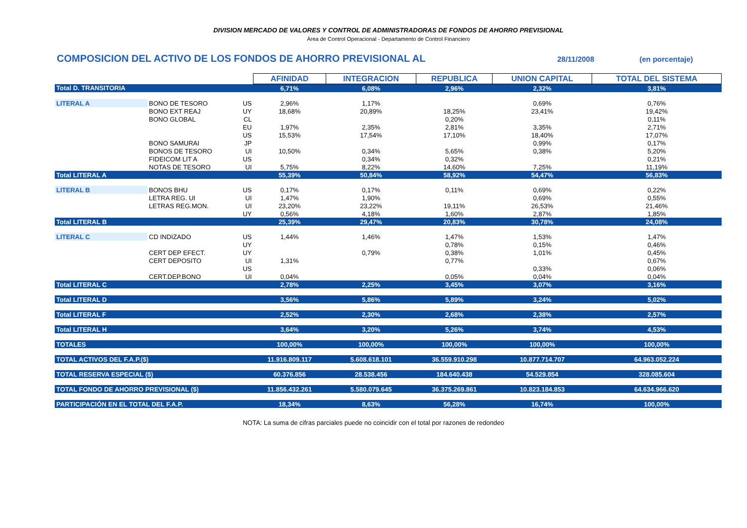DIVISION MERCADO DE VALORES Y CONTROL DE ADMINISTRADORAS DE FONDOS DE AHORRO PREVISIONAL
Área de Control Operacional - Departamento de Control Financiero
COMPOSICION DEL ACTIVO DE LOS FONDOS DE AHORRO PREVISIONAL AL 28/11/2008 (en porcentaje)
| | | | AFINIDAD | INTEGRACION | REPUBLICA | UNION CAPITAL | TOTAL DEL SISTEMA |
| Total D. TRANSITORIA | | | 6,71% | 6,08% | 2,96% | 2,32% | 3,81% |
| LITERAL A | BONO DE TESORO | US | 2,96% | 1,17% | | 0,69% | 0,76% |
| | BONO EXT REAJ | UY | 18,68% | 20,89% | 18,25% | 23,41% | 19,42% |
| | BONO GLOBAL | CL | | | 0,20% | | 0,11% |
| | | EU | 1,97% | 2,35% | 2,81% | 3,35% | 2,71% |
| | | US | 15,53% | 17,54% | 17,10% | 18,40% | 17,07% |
| | BONO SAMURAI | JP | | | | 0,99% | 0,17% |
| | BONOS DE TESORO | UI | 10,50% | 0,34% | 5,65% | 0,38% | 5,20% |
| | FIDEICOM LIT A | US | | 0,34% | 0,32% | | 0,21% |
| | NOTAS DE TESORO | UI | 5,75% | 8,22% | 14,60% | 7,25% | 11,19% |
| Total LITERAL A | | | 55,39% | 50,84% | 58,92% | 54,47% | 56,83% |
| LITERAL B | BONOS BHU | US | 0,17% | 0,17% | 0,11% | 0,69% | 0,22% |
| | LETRA REG. UI | UI | 1,47% | 1,90% | | 0,69% | 0,55% |
| | LETRAS REG.MON. | UI | 23,20% | 23,22% | 19,11% | 26,53% | 21,46% |
| | | UY | 0,56% | 4,18% | 1,60% | 2,87% | 1,85% |
| Total LITERAL B | | | 25,39% | 29,47% | 20,83% | 30,78% | 24,08% |
| LITERAL C | CD INDIZADO | US | 1,44% | 1,46% | 1,47% | 1,53% | 1,47% |
| | | UY | | | 0,78% | 0,15% | 0,46% |
| | CERT DEP EFECT. | UY | | 0,79% | 0,38% | 1,01% | 0,45% |
| | CERT DEPOSITO | UI | 1,31% | | 0,77% | | 0,67% |
| | | US | | | | 0,33% | 0,06% |
| | CERT.DEP.BONO | UI | 0,04% | | 0,05% | 0,04% | 0,04% |
| Total LITERAL C | | | 2,78% | 2,25% | 3,45% | 3,07% | 3,16% |
| Total LITERAL D | | | 3,56% | 5,86% | 5,89% | 3,24% | 5,02% |
| Total LITERAL F | | | 2,52% | 2,30% | 2,68% | 2,38% | 2,57% |
| Total LITERAL H | | | 3,64% | 3,20% | 5,26% | 3,74% | 4,53% |
| TOTALES | | | 100,00% | 100,00% | 100,00% | 100,00% | 100,00% |
| TOTAL ACTIVOS DEL F.A.P.($) | | | 11.916.809.117 | 5.608.618.101 | 36.559.910.298 | 10.877.714.707 | 64.963.052.224 |
| TOTAL RESERVA ESPECIAL ($) | | | 60.376.856 | 28.538.456 | 184.640.438 | 54.529.854 | 328.085.604 |
| TOTAL FONDO DE AHORRO PREVISIONAL ($) | | | 11.856.432.261 | 5.580.079.645 | 36.375.269.861 | 10.823.184.853 | 64.634.966.620 |
| PARTICIPACIÓN EN EL TOTAL DEL F.A.P. | | | 18,34% | 8,63% | 56,28% | 16,74% | 100,00% |
NOTA: La suma de cifras parciales puede no coincidir con el total por razones de redondeo